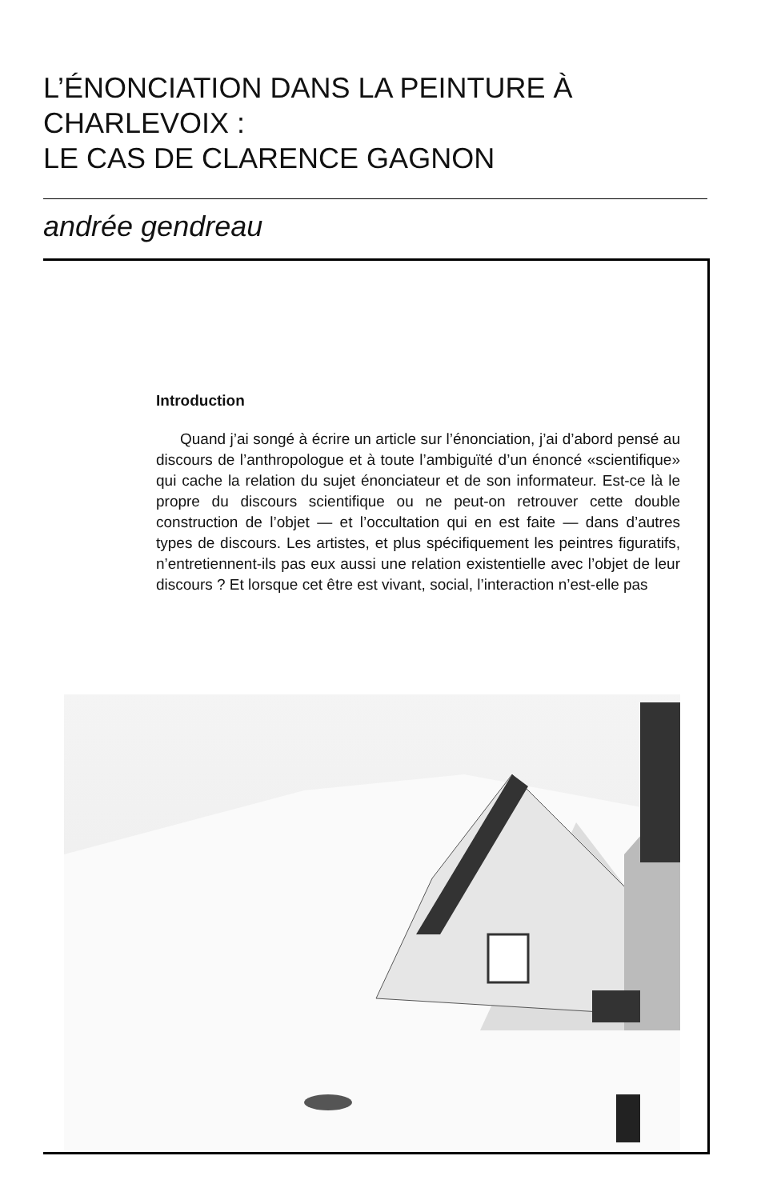L’ÉNONCIATION DANS LA PEINTURE À CHARLEVOIX :
LE CAS DE CLARENCE GAGNON
andrée gendreau
Introduction
Quand j’ai songé à écrire un article sur l’énonciation, j’ai d’abord pensé au discours de l’anthropologue et à toute l’ambiguïté d’un énoncé «scientifique» qui cache la relation du sujet énonciateur et de son informateur. Est-ce là le propre du discours scientifique ou ne peut-on retrouver cette double construction de l’objet — et l’occultation qui en est faite — dans d’autres types de discours. Les artistes, et plus spécifiquement les peintres figuratifs, n’entretiennent-ils pas eux aussi une relation existentielle avec l’objet de leur discours ? Et lorsque cet être est vivant, social, l’interaction n’est-elle pas